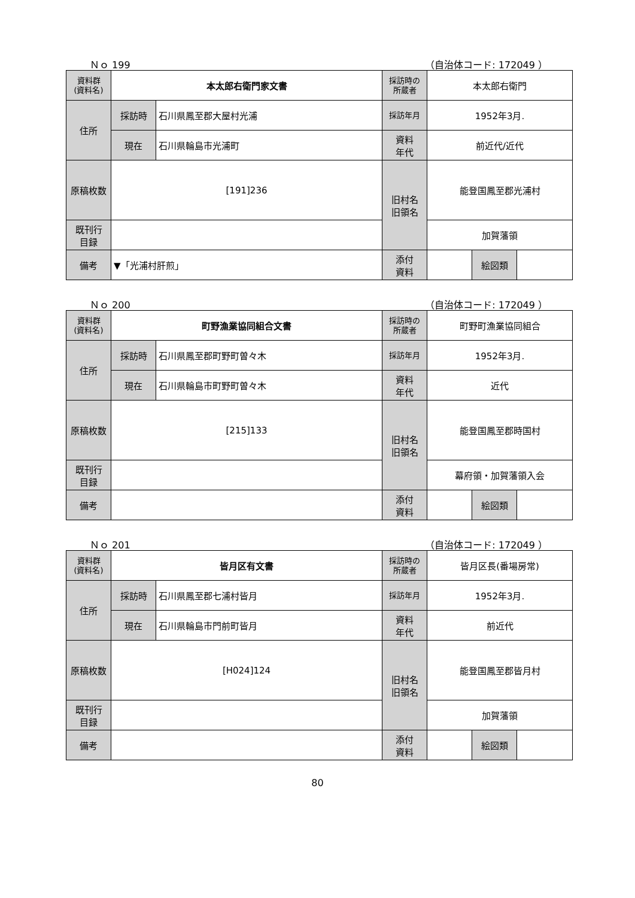Ｎｏ 199 （自治体コード: 172049 ）
| 資料群 (資料名) | 本太郎右衛門家文書 | | 採訪時の 所蔵者 | 本太郎右衛門 | | |
| 住所 | 採訪時 | 石川県鳳至郡大屋村光浦 | 採訪年月 | 1952年3月. | | |
| | 現在 | 石川県輪島市光浦町 | 資料 年代 | 前近代/近代 | | |
| 原稿枚数 | [191]236 | | 旧村名 旧領名 | 能登国鳳至郡光浦村 | | |
| 既刊行 目録 | | | | 加賀藩領 | | |
| 備考 | ▼「光浦村肝煎」 | | | | | |
| | | | 添付 資料 | | 絵図類 | |
Ｎｏ 200 （自治体コード: 172049 ）
| 資料群 (資料名) | 町野漁業協同組合文書 | | 採訪時の 所蔵者 | 町野町漁業協同組合 | | |
| 住所 | 採訪時 | 石川県鳳至郡町野町曽々木 | 採訪年月 | 1952年3月. | | |
| | 現在 | 石川県輪島市町野町曽々木 | 資料 年代 | 近代 | | |
| 原稿枚数 | [215]133 | | 旧村名 旧領名 | 能登国鳳至郡時国村 | | |
| 既刊行 目録 | | | | 幕府領・加賀藩領入会 | | |
| 備考 | | | | | | |
| | | | 添付 資料 | | 絵図類 | |
Ｎｏ 201 （自治体コード: 172049 ）
| 資料群 (資料名) | 皆月区有文書 | | 採訪時の 所蔵者 | 皆月区長(番場房常) | | |
| 住所 | 採訪時 | 石川県鳳至郡七浦村皆月 | 採訪年月 | 1952年3月. | | |
| | 現在 | 石川県輪島市門前町皆月 | 資料 年代 | 前近代 | | |
| 原稿枚数 | [H024]124 | | 旧村名 旧領名 | 能登国鳳至郡皆月村 | | |
| 既刊行 目録 | | | | 加賀藩領 | | |
| 備考 | | | | | | |
| | | | 添付 資料 | | 絵図類 | |
80